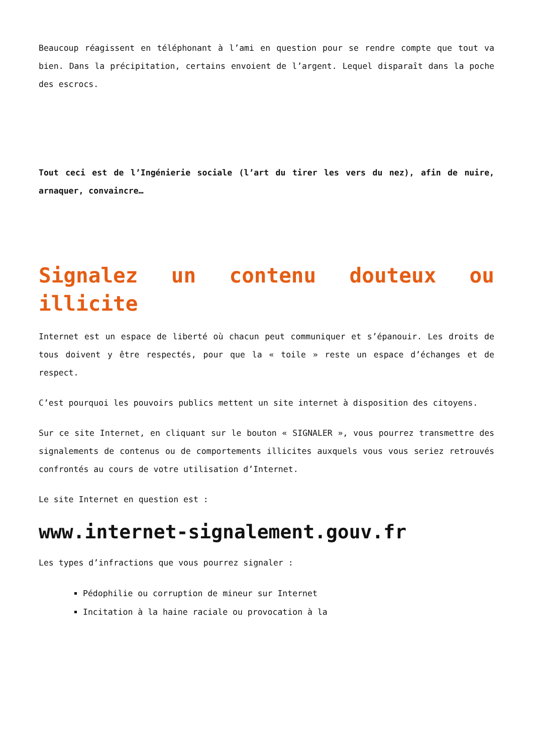Beaucoup réagissent en téléphonant à l’ami en question pour se rendre compte que tout va bien. Dans la précipitation, certains envoient de l’argent. Lequel disparaît dans la poche des escrocs.
Tout ceci est de l’Ingénierie sociale (l’art du tirer les vers du nez), afin de nuire, arnaquer, convaincre…
Signalez un contenu douteux ou illicite
Internet est un espace de liberté où chacun peut communiquer et s’épanouir. Les droits de tous doivent y être respectés, pour que la « toile » reste un espace d’échanges et de respect.
C’est pourquoi les pouvoirs publics mettent un site internet à disposition des citoyens.
Sur ce site Internet, en cliquant sur le bouton « SIGNALER », vous pourrez transmettre des signalements de contenus ou de comportements illicites auxquels vous vous seriez retrouvés confrontés au cours de votre utilisation d’Internet.
Le site Internet en question est :
www.internet-signalement.gouv.fr
Les types d’infractions que vous pourrez signaler :
Pédophilie ou corruption de mineur sur Internet
Incitation à la haine raciale ou provocation à la